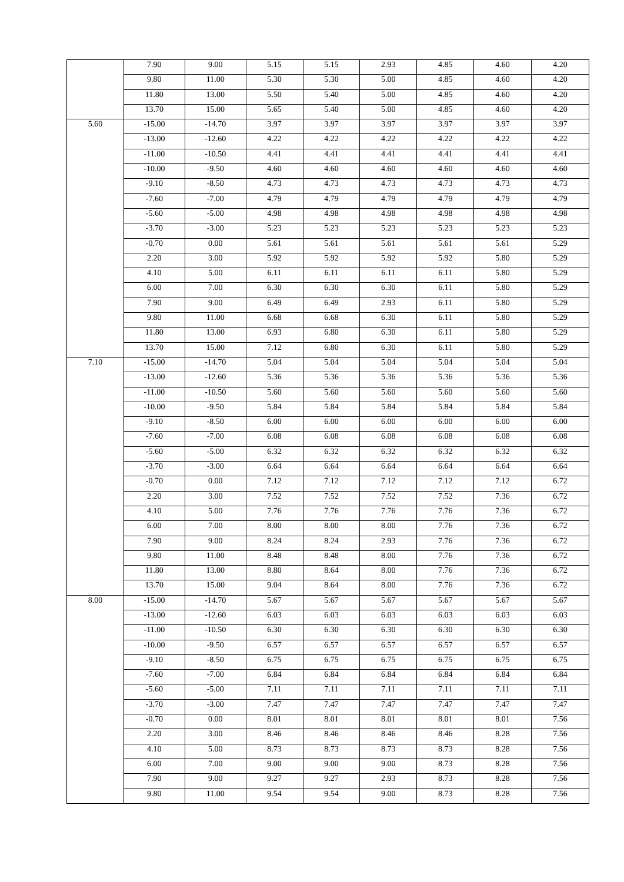| | 7.90 | 9.00 | 5.15 | 5.15 | 2.93 | 4.85 | 4.60 | 4.20 |
| | 9.80 | 11.00 | 5.30 | 5.30 | 5.00 | 4.85 | 4.60 | 4.20 |
| | 11.80 | 13.00 | 5.50 | 5.40 | 5.00 | 4.85 | 4.60 | 4.20 |
| | 13.70 | 15.00 | 5.65 | 5.40 | 5.00 | 4.85 | 4.60 | 4.20 |
| 5.60 | -15.00 | -14.70 | 3.97 | 3.97 | 3.97 | 3.97 | 3.97 | 3.97 |
| | -13.00 | -12.60 | 4.22 | 4.22 | 4.22 | 4.22 | 4.22 | 4.22 |
| | -11.00 | -10.50 | 4.41 | 4.41 | 4.41 | 4.41 | 4.41 | 4.41 |
| | -10.00 | -9.50 | 4.60 | 4.60 | 4.60 | 4.60 | 4.60 | 4.60 |
| | -9.10 | -8.50 | 4.73 | 4.73 | 4.73 | 4.73 | 4.73 | 4.73 |
| | -7.60 | -7.00 | 4.79 | 4.79 | 4.79 | 4.79 | 4.79 | 4.79 |
| | -5.60 | -5.00 | 4.98 | 4.98 | 4.98 | 4.98 | 4.98 | 4.98 |
| | -3.70 | -3.00 | 5.23 | 5.23 | 5.23 | 5.23 | 5.23 | 5.23 |
| | -0.70 | 0.00 | 5.61 | 5.61 | 5.61 | 5.61 | 5.61 | 5.29 |
| | 2.20 | 3.00 | 5.92 | 5.92 | 5.92 | 5.92 | 5.80 | 5.29 |
| | 4.10 | 5.00 | 6.11 | 6.11 | 6.11 | 6.11 | 5.80 | 5.29 |
| | 6.00 | 7.00 | 6.30 | 6.30 | 6.30 | 6.11 | 5.80 | 5.29 |
| | 7.90 | 9.00 | 6.49 | 6.49 | 2.93 | 6.11 | 5.80 | 5.29 |
| | 9.80 | 11.00 | 6.68 | 6.68 | 6.30 | 6.11 | 5.80 | 5.29 |
| | 11.80 | 13.00 | 6.93 | 6.80 | 6.30 | 6.11 | 5.80 | 5.29 |
| | 13.70 | 15.00 | 7.12 | 6.80 | 6.30 | 6.11 | 5.80 | 5.29 |
| 7.10 | -15.00 | -14.70 | 5.04 | 5.04 | 5.04 | 5.04 | 5.04 | 5.04 |
| | -13.00 | -12.60 | 5.36 | 5.36 | 5.36 | 5.36 | 5.36 | 5.36 |
| | -11.00 | -10.50 | 5.60 | 5.60 | 5.60 | 5.60 | 5.60 | 5.60 |
| | -10.00 | -9.50 | 5.84 | 5.84 | 5.84 | 5.84 | 5.84 | 5.84 |
| | -9.10 | -8.50 | 6.00 | 6.00 | 6.00 | 6.00 | 6.00 | 6.00 |
| | -7.60 | -7.00 | 6.08 | 6.08 | 6.08 | 6.08 | 6.08 | 6.08 |
| | -5.60 | -5.00 | 6.32 | 6.32 | 6.32 | 6.32 | 6.32 | 6.32 |
| | -3.70 | -3.00 | 6.64 | 6.64 | 6.64 | 6.64 | 6.64 | 6.64 |
| | -0.70 | 0.00 | 7.12 | 7.12 | 7.12 | 7.12 | 7.12 | 6.72 |
| | 2.20 | 3.00 | 7.52 | 7.52 | 7.52 | 7.52 | 7.36 | 6.72 |
| | 4.10 | 5.00 | 7.76 | 7.76 | 7.76 | 7.76 | 7.36 | 6.72 |
| | 6.00 | 7.00 | 8.00 | 8.00 | 8.00 | 7.76 | 7.36 | 6.72 |
| | 7.90 | 9.00 | 8.24 | 8.24 | 2.93 | 7.76 | 7.36 | 6.72 |
| | 9.80 | 11.00 | 8.48 | 8.48 | 8.00 | 7.76 | 7.36 | 6.72 |
| | 11.80 | 13.00 | 8.80 | 8.64 | 8.00 | 7.76 | 7.36 | 6.72 |
| | 13.70 | 15.00 | 9.04 | 8.64 | 8.00 | 7.76 | 7.36 | 6.72 |
| 8.00 | -15.00 | -14.70 | 5.67 | 5.67 | 5.67 | 5.67 | 5.67 | 5.67 |
| | -13.00 | -12.60 | 6.03 | 6.03 | 6.03 | 6.03 | 6.03 | 6.03 |
| | -11.00 | -10.50 | 6.30 | 6.30 | 6.30 | 6.30 | 6.30 | 6.30 |
| | -10.00 | -9.50 | 6.57 | 6.57 | 6.57 | 6.57 | 6.57 | 6.57 |
| | -9.10 | -8.50 | 6.75 | 6.75 | 6.75 | 6.75 | 6.75 | 6.75 |
| | -7.60 | -7.00 | 6.84 | 6.84 | 6.84 | 6.84 | 6.84 | 6.84 |
| | -5.60 | -5.00 | 7.11 | 7.11 | 7.11 | 7.11 | 7.11 | 7.11 |
| | -3.70 | -3.00 | 7.47 | 7.47 | 7.47 | 7.47 | 7.47 | 7.47 |
| | -0.70 | 0.00 | 8.01 | 8.01 | 8.01 | 8.01 | 8.01 | 7.56 |
| | 2.20 | 3.00 | 8.46 | 8.46 | 8.46 | 8.46 | 8.28 | 7.56 |
| | 4.10 | 5.00 | 8.73 | 8.73 | 8.73 | 8.73 | 8.28 | 7.56 |
| | 6.00 | 7.00 | 9.00 | 9.00 | 9.00 | 8.73 | 8.28 | 7.56 |
| | 7.90 | 9.00 | 9.27 | 9.27 | 2.93 | 8.73 | 8.28 | 7.56 |
| | 9.80 | 11.00 | 9.54 | 9.54 | 9.00 | 8.73 | 8.28 | 7.56 |